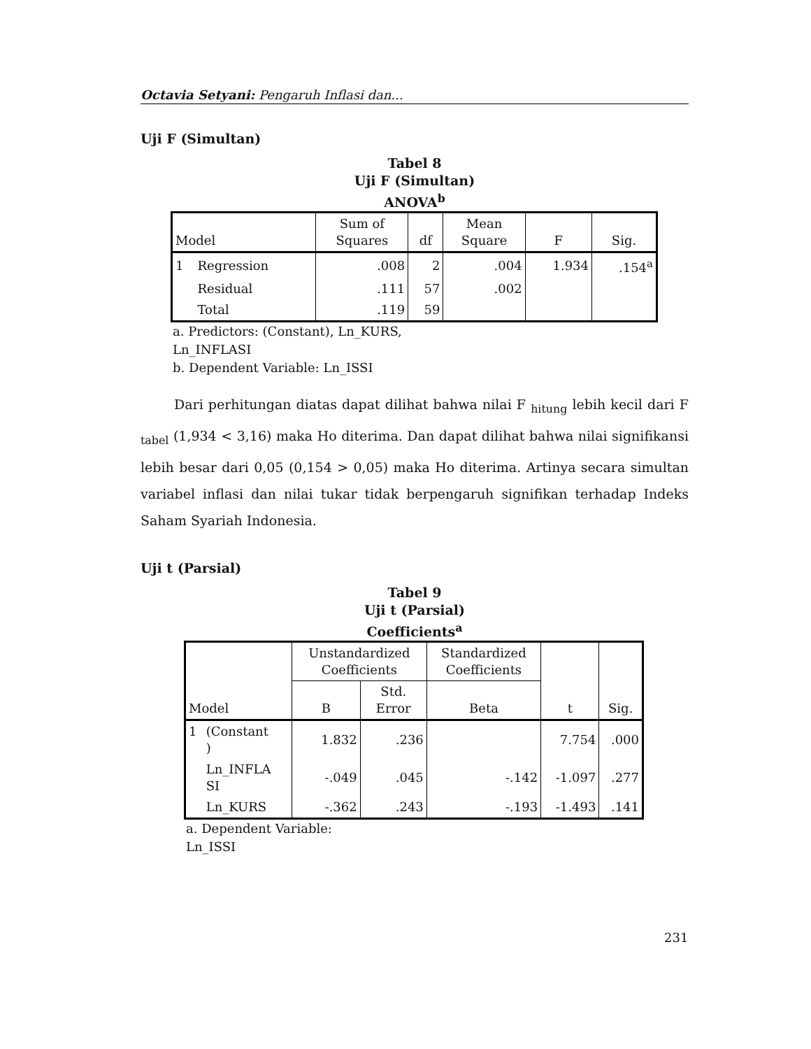Octavia Setyani: Pengaruh Inflasi dan...
Uji F (Simultan)
Tabel 8
Uji F (Simultan)
ANOVA<sup>b</sup>
| Model | | Sum of Squares | df | Mean Square | F | Sig. |
| --- | --- | --- | --- | --- | --- | --- |
| 1 | Regression | .008 | 2 | .004 | 1.934 | .154<sup>a</sup> |
| | Residual | .111 | 57 | .002 | | |
| | Total | .119 | 59 | | | |
a. Predictors: (Constant), Ln_KURS,
Ln_INFLASI
b. Dependent Variable: Ln_ISSI
Dari perhitungan diatas dapat dilihat bahwa nilai F <sub>hitung</sub> lebih kecil dari F <sub>tabel</sub> (1,934 < 3,16) maka Ho diterima. Dan dapat dilihat bahwa nilai signifikansi lebih besar dari 0,05 (0,154 > 0,05) maka Ho diterima. Artinya secara simultan variabel inflasi dan nilai tukar tidak berpengaruh signifikan terhadap Indeks Saham Syariah Indonesia.
Uji t (Parsial)
Tabel 9
Uji t (Parsial)
Coefficients<sup>a</sup>
| Model | | Unstandardized Coefficients | | Standardized Coefficients | t | Sig. |
| --- | --- | --- | --- | --- | --- | --- |
| | | B | Std. Error | Beta | | |
| 1 | (Constant ) | 1.832 | .236 | | 7.754 | .000 |
| | Ln_INFLA SI | -.049 | .045 | -.142 | -1.097 | .277 |
| | Ln_KURS | -.362 | .243 | -.193 | -1.493 | .141 |
a. Dependent Variable:
Ln_ISSI
231